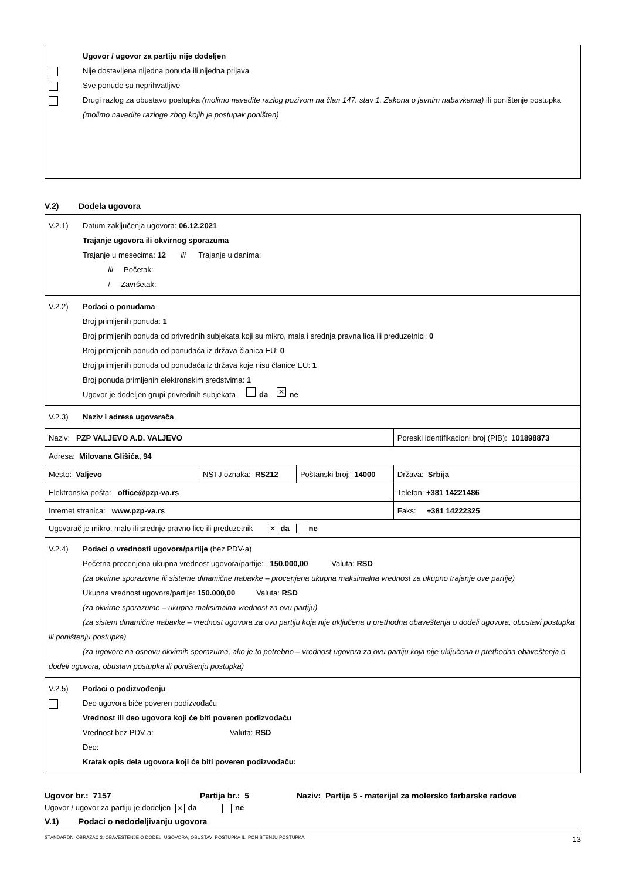Ugovor / ugovor za partiju nije dodeljen
Nije dostavljena nijedna ponuda ili nijedna prijava
Sve ponude su neprihvatljive
Drugi razlog za obustavu postupka (molimo navedite razlog pozivom na član 147. stav 1. Zakona o javnim nabavkama) ili poništenje postupka (molimo navedite razloge zbog kojih je postupak poništen)
V.2) Dodela ugovora
V.2.1) Datum zaključenja ugovora: 06.12.2021
Trajanje ugovora ili okvirnog sporazuma
Trajanje u mesecima: 12 ili Trajanje u danima:
ili Početak:
/ Završetak:
V.2.2) Podaci o ponudama
Broj primljenih ponuda: 1
Broj primljenih ponuda od privrednih subjekata koji su mikro, mala i srednja pravna lica ili preduzetnici: 0
Broj primljenih ponuda od ponuđača iz država članica EU: 0
Broj primljenih ponuda od ponuđača iz država koje nisu članice EU: 1
Broj ponuda primljenih elektronskim sredstvima: 1
Ugovor je dodeljen grupi privrednih subjekata da ✕ ne
V.2.3) Naziv i adresa ugovarača
| Naziv: PZP VALJEVO A.D. VALJEVO | | | Poreski identifikacioni broj (PIB): 101898873 |
| Adresa: Milovana Glišića, 94 | | | |
| Mesto: Valjevo | NSTJ oznaka: RS212 | Poštanski broj: 14000 | Država: Srbija |
| Elektronska pošta: office@pzp-va.rs | | | Telefon: +381 14221486 |
| Internet stranica: www.pzp-va.rs | | | Faks: +381 14222325 |
| Ugovarač je mikro, malo ili srednje pravno lice ili preduzetnik ✕ da ne | | | |
V.2.4) Podaci o vrednosti ugovora/partije (bez PDV-a)
Početna procenjena ukupna vrednost ugovora/partije: 150.000,00 Valuta: RSD
(za okvirne sporazume ili sisteme dinamične nabavke – procenjena ukupna maksimalna vrednost za ukupno trajanje ove partije)
Ukupna vrednost ugovora/partije: 150.000,00 Valuta: RSD
(za okvirne sporazume – ukupna maksimalna vrednost za ovu partiju)
(za sistem dinamične nabavke – vrednost ugovora za ovu partiju koja nije uključena u prethodna obaveštenja o dodeli ugovora, obustavi postupka ili poništenju postupka)
(za ugovore na osnovu okvirnih sporazuma, ako je to potrebno – vrednost ugovora za ovu partiju koja nije uključena u prethodna obaveštenja o dodeli ugovora, obustavi postupka ili poništenju postupka)
V.2.5) Podaci o podizvođenju
Deo ugovora biće poveren podizvođaču
Vrednost ili deo ugovora koji će biti poveren podizvođaču
Vrednost bez PDV-a: Valuta: RSD
Deo:
Kratak opis dela ugovora koji će biti poveren podizvođaču:
Ugovor br.: 7157 Partija br.: 5 Naziv: Partija 5 - materijal za molersko farbarske radove
Ugovor / ugovor za partiju je dodeljen ✕ da ne
V.1) Podaci o nedodeljivanju ugovora
STANDARDNI OBRAZAC 3: OBAVEŠTENJE O DODELI UGOVORA, OBUSTAVI POSTUPKA ILI PONIŠTENJU POSTUPKA 13